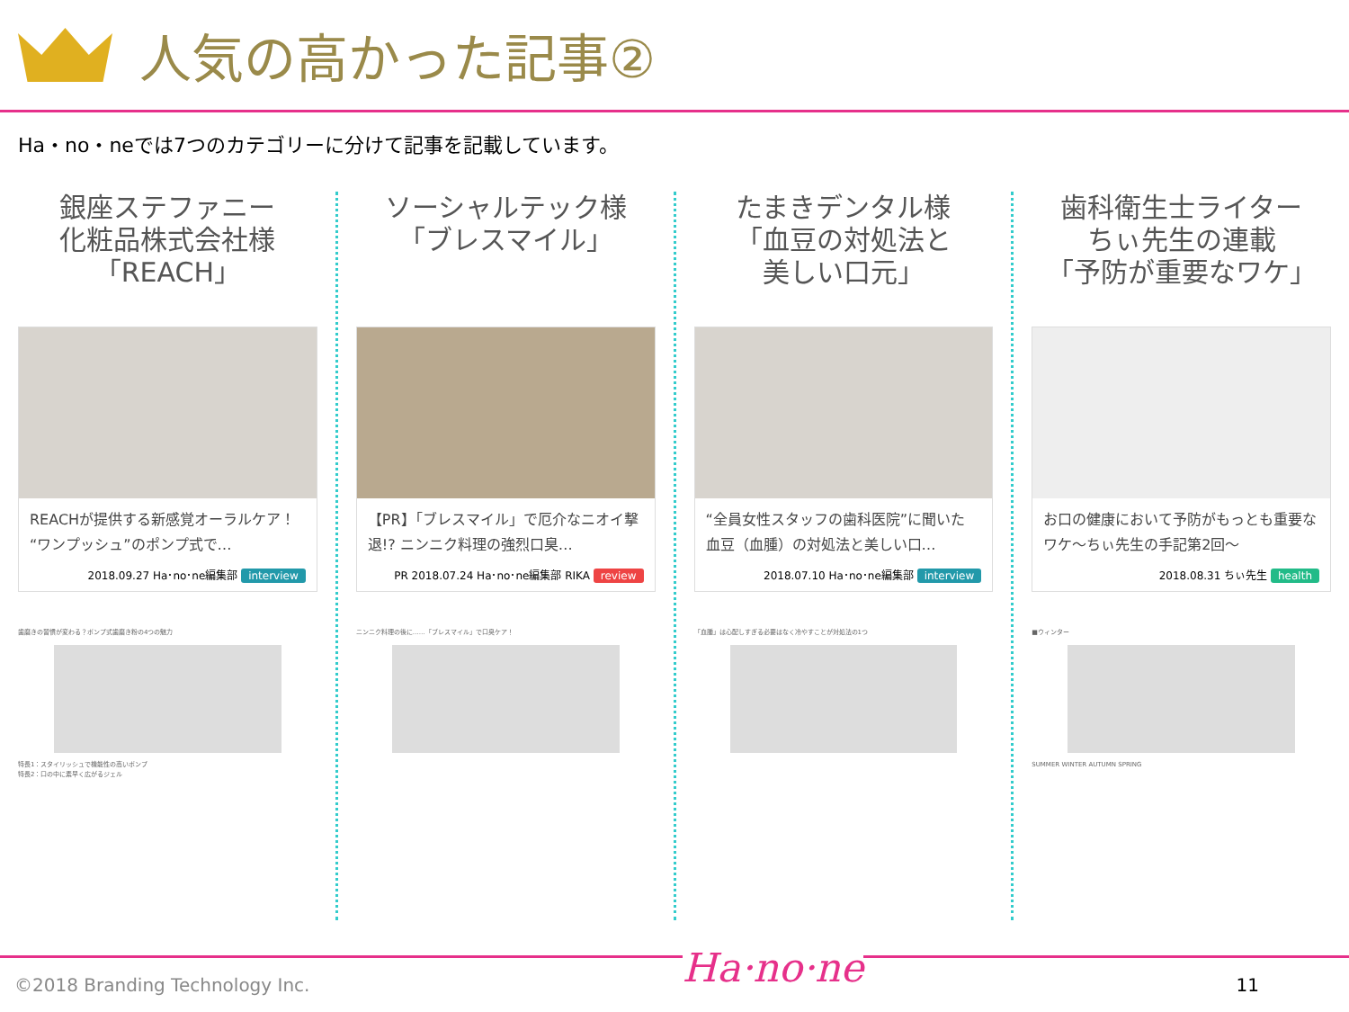人気の高かった記事②
Ha・no・neでは7つのカテゴリーに分けて記事を記載しています。
銀座ステファニー
化粧品株式会社様
「REACH」
REACHが提供する新感覚オーラルケア！“ワンプッシュ”のポンプ式で…
2018.09.27 Ha･no･ne編集部 interview
歯磨きの習慣が変わる？ポンプ式歯磨き粉の4つの魅力
特長1：スタイリッシュで機能性の高いポンプ
特長2：口の中に素早く広がるジェル
ソーシャルテック様
「ブレスマイル」
【PR】「ブレスマイル」で厄介なニオイ撃退!? ニンニク料理の強烈口臭…
PR 2018.07.24 Ha･no･ne編集部 RIKA review
ニンニク料理の後に……「ブレスマイル」で口臭ケア！
たまきデンタル様
「血豆の対処法と
美しい口元」
“全員女性スタッフの歯科医院”に聞いた 血豆（血腫）の対処法と美しい口…
2018.07.10 Ha･no･ne編集部 interview
「血腫」は心配しすぎる必要はなく冷やすことが対処法の1つ
歯科衛生士ライター
ちぃ先生の連載
「予防が重要なワケ」
お口の健康において予防がもっとも重要なワケ～ちぃ先生の手記第2回～
2018.08.31 ちぃ先生 health
■ウィンター
SUMMER WINTER AUTUMN SPRING
©2018 Branding Technology Inc. Ha·no·ne 11